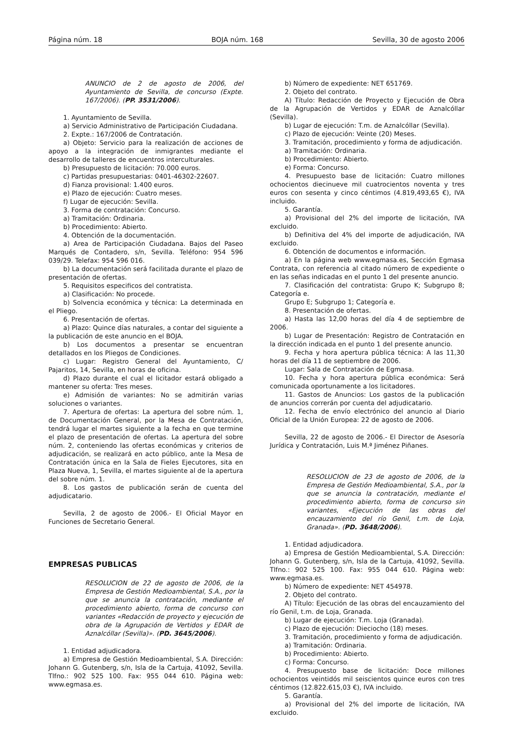Página núm. 18 BOJA núm. 168 Sevilla, 30 de agosto 2006
ANUNCIO de 2 de agosto de 2006, del Ayuntamiento de Sevilla, de concurso (Expte. 167/2006). (PP. 3531/2006).
1. Ayuntamiento de Sevilla.
a) Servicio Administrativo de Participación Ciudadana.
2. Expte.: 167/2006 de Contratación.
a) Objeto: Servicio para la realización de acciones de apoyo a la integración de inmigrantes mediante el desarrollo de talleres de encuentros interculturales.
b) Presupuesto de licitación: 70.000 euros.
c) Partidas presupuestarias: 0401-46302-22607.
d) Fianza provisional: 1.400 euros.
e) Plazo de ejecución: Cuatro meses.
f) Lugar de ejecución: Sevilla.
3. Forma de contratación: Concurso.
a) Tramitación: Ordinaria.
b) Procedimiento: Abierto.
4. Obtención de la documentación.
a) Area de Participación Ciudadana. Bajos del Paseo Marqués de Contadero, s/n, Sevilla. Teléfono: 954 596 039/29. Telefax: 954 596 016.
b) La documentación será facilitada durante el plazo de presentación de ofertas.
5. Requisitos especificos del contratista.
a) Clasificación: No procede.
b) Solvencia económica y técnica: La determinada en el Pliego.
6. Presentación de ofertas.
a) Plazo: Quince días naturales, a contar del siguiente a la publicación de este anuncio en el BOJA.
b) Los documentos a presentar se encuentran detallados en los Pliegos de Condiciones.
c) Lugar: Registro General del Ayuntamiento, C/ Pajaritos, 14, Sevilla, en horas de oficina.
d) Plazo durante el cual el licitador estará obligado a mantener su oferta: Tres meses.
e) Admisión de variantes: No se admitirán varias soluciones o variantes.
7. Apertura de ofertas: La apertura del sobre núm. 1, de Documentación General, por la Mesa de Contratación, tendrá lugar el martes siguiente a la fecha en que termine el plazo de presentación de ofertas. La apertura del sobre núm. 2, conteniendo las ofertas económicas y criterios de adjudicación, se realizará en acto público, ante la Mesa de Contratación única en la Sala de Fieles Ejecutores, sita en Plaza Nueva, 1, Sevilla, el martes siguiente al de la apertura del sobre núm. 1.
8. Los gastos de publicación serán de cuenta del adjudicatario.
Sevilla, 2 de agosto de 2006.- El Oficial Mayor en Funciones de Secretario General.
EMPRESAS PUBLICAS
RESOLUCION de 22 de agosto de 2006, de la Empresa de Gestión Medioambiental, S.A., por la que se anuncia la contratación, mediante el procedimiento abierto, forma de concurso con variantes «Redacción de proyecto y ejecución de obra de la Agrupación de Vertidos y EDAR de Aznalcóllar (Sevilla)». (PD. 3645/2006).
1. Entidad adjudicadora.
a) Empresa de Gestión Medioambiental, S.A. Dirección: Johann G. Gutenberg, s/n, Isla de la Cartuja, 41092, Sevilla. Tlfno.: 902 525 100. Fax: 955 044 610. Página web: www.egmasa.es.
b) Número de expediente: NET 651769.
2. Objeto del contrato.
A) Título: Redacción de Proyecto y Ejecución de Obra de la Agrupación de Vertidos y EDAR de Aznalcóllar (Sevilla).
b) Lugar de ejecución: T.m. de Aznalcóllar (Sevilla).
c) Plazo de ejecución: Veinte (20) Meses.
3. Tramitación, procedimiento y forma de adjudicación.
a) Tramitación: Ordinaria.
b) Procedimiento: Abierto.
e) Forma: Concurso.
4. Presupuesto base de licitación: Cuatro millones ochocientos diecinueve mil cuatrocientos noventa y tres euros con sesenta y cinco céntimos (4.819,493,65 €), IVA incluido.
5. Garantía.
a) Provisional del 2% del importe de licitación, IVA excluido.
b) Definitiva del 4% del importe de adjudicación, IVA excluido.
6. Obtención de documentos e información.
a) En la página web www.egmasa.es, Sección Egmasa Contrata, con referencia al citado número de expediente o en las señas indicadas en el punto 1 del presente anuncio.
7. Clasificación del contratista: Grupo K; Subgrupo 8; Categoría e.
Grupo E; Subgrupo 1; Categoría e.
8. Presentación de ofertas.
a) Hasta las 12,00 horas del día 4 de septiembre de 2006.
b) Lugar de Presentación: Registro de Contratación en la dirección indicada en el punto 1 del presente anuncio.
9. Fecha y hora apertura pública técnica: A las 11,30 horas del día 11 de septiembre de 2006.
Lugar: Sala de Contratación de Egmasa.
10. Fecha y hora apertura pública económica: Será comunicada oportunamente a los licitadores.
11. Gastos de Anuncios: Los gastos de la publicación de anuncios correrán por cuenta del adjudicatario.
12. Fecha de envío electrónico del anuncio al Diario Oficial de la Unión Europea: 22 de agosto de 2006.
Sevilla, 22 de agosto de 2006.- El Director de Asesoría Jurídica y Contratación, Luis M.ª Jiménez Piñanes.
RESOLUCION de 23 de agosto de 2006, de la Empresa de Gestión Medioambiental, S.A., por la que se anuncia la contratación, mediante el procedimiento abierto, forma de concurso sin variantes, «Ejecución de las obras del encauzamiento del río Genil, t.m. de Loja, Granada». (PD. 3648/2006).
1. Entidad adjudicadora.
a) Empresa de Gestión Medioambiental, S.A. Dirección: Johann G. Gutenberg, s/n, Isla de la Cartuja, 41092, Sevilla. Tlfno.: 902 525 100. Fax: 955 044 610. Página web: www.egmasa.es.
b) Número de expediente: NET 454978.
2. Objeto del contrato.
A) Título: Ejecución de las obras del encauzamiento del río Genil, t.m. de Loja, Granada.
b) Lugar de ejecución: T.m. Loja (Granada).
c) Plazo de ejecución: Dieciocho (18) meses.
3. Tramitación, procedimiento y forma de adjudicación.
a) Tramitación: Ordinaria.
b) Procedimiento: Abierto.
c) Forma: Concurso.
4. Presupuesto base de licitación: Doce millones ochocientos veintidós mil seiscientos quince euros con tres céntimos (12.822.615,03 €), IVA incluido.
5. Garantía.
a) Provisional del 2% del importe de licitación, IVA excluido.